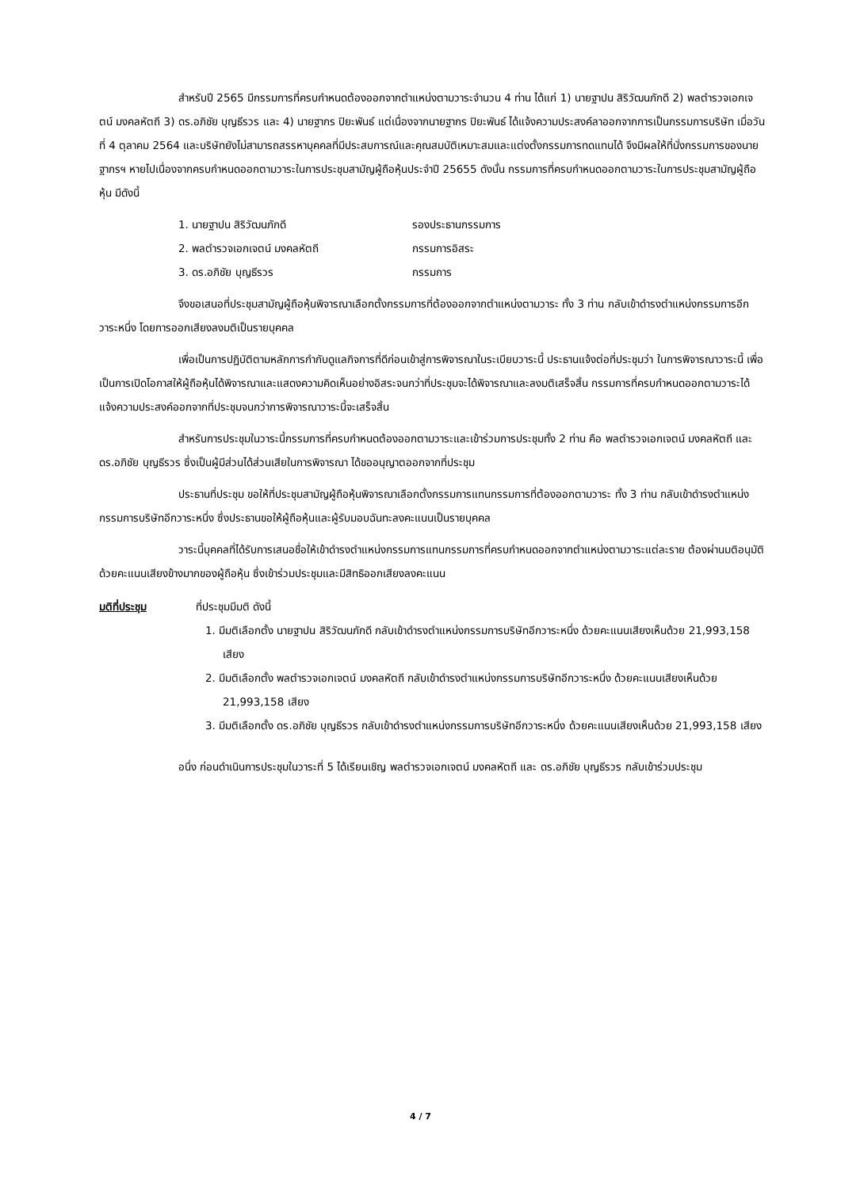สำหรับปี 2565 มีกรรมการที่ครบกำหนดต้องออกจากตำแหน่งตามวาระจำนวน 4 ท่าน ได้แก่ 1) นายฐาปน สิริวัฒนภักดี 2) พลตำรวจเอกเจตน์ มงคลหัตถี 3) ดร.อภิชัย บุญธีรวร และ 4) นายฐากร ปิยะพันธ์ แต่เนื่องจากนายฐากร ปิยะพันธ์ ได้แจ้งความประสงค์ลาออกจากการเป็นกรรมการบริษัท เมื่อวันที่ 4 ตุลาคม 2564 และบริษัทยังไม่สามารถสรรหาบุคคลที่มีประสบการณ์และคุณสมบัติเหมาะสมและแต่งตั้งกรรมการทดแทนได้ จึงมีผลให้ที่นั่งกรรมการของนายฐากรฯ หายไปเนื่องจากครบกำหนดออกตามวาระในการประชุมสามัญผู้ถือหุ้นประจำปี 25655 ดังนั้น กรรมการที่ครบกำหนดออกตามวาระในการประชุมสามัญผู้ถือหุ้น มีดังนี้
1. นายฐาปน สิริวัฒนภักดี รองประธานกรรมการ
2. พลตำรวจเอกเจตน์ มงคลหัตถี กรรมการอิสระ
3. ดร.อภิชัย บุญธีรวร กรรมการ
จึงขอเสนอที่ประชุมสามัญผู้ถือหุ้นพิจารณาเลือกตั้งกรรมการที่ต้องออกจากตำแหน่งตามวาระ ทั้ง 3 ท่าน กลับเข้าดำรงตำแหน่งกรรมการอีกวาระหนึ่ง โดยการออกเสียงลงมติเป็นรายบุคคล
เพื่อเป็นการปฏิบัติตามหลักการกำกับดูแลกิจการที่ดีก่อนเข้าสู่การพิจารณาในระเบียบวาระนี้ ประธานแจ้งต่อที่ประชุมว่า ในการพิจารณาวาระนี้ เพื่อเป็นการเปิดโอกาสให้ผู้ถือหุ้นได้พิจารณาและแสดงความคิดเห็นอย่างอิสระจนกว่าที่ประชุมจะได้พิจารณาและลงมติเสร็จสิ้น กรรมการที่ครบกำหนดออกตามวาระได้แจ้งความประสงค์ออกจากที่ประชุมจนกว่าการพิจารณาวาระนี้จะเสร็จสิ้น
สำหรับการประชุมในวาระนี้กรรมการที่ครบกำหนดต้องออกตามวาระและเข้าร่วมการประชุมทั้ง 2 ท่าน คือ พลตำรวจเอกเจตน์ มงคลหัตถี และ ดร.อภิชัย บุญธีรวร ซึ่งเป็นผู้มีส่วนได้ส่วนเสียในการพิจารณา ได้ขออนุญาตออกจากที่ประชุม
ประธานที่ประชุม ขอให้ที่ประชุมสามัญผู้ถือหุ้นพิจารณาเลือกตั้งกรรมการแทนกรรมการที่ต้องออกตามวาระ ทั้ง 3 ท่าน กลับเข้าดำรงตำแหน่งกรรมการบริษัทอีกวาระหนึ่ง ซึ่งประธานขอให้ผู้ถือหุ้นและผู้รับมอบฉันทะลงคะแนนเป็นรายบุคคล
วาระนี้บุคคลที่ได้รับการเสนอชื่อให้เข้าดำรงตำแหน่งกรรมการแทนกรรมการที่ครบกำหนดออกจากตำแหน่งตามวาระแต่ละราย ต้องผ่านมติอนุมัติด้วยคะแนนเสียงข้างมากของผู้ถือหุ้น ซึ่งเข้าร่วมประชุมและมีสิทธิออกเสียงลงคะแนน
มติที่ประชุม ที่ประชุมมีมติ ดังนี้
1. มีมติเลือกตั้ง นายฐาปน สิริวัฒนภักดี กลับเข้าดำรงตำแหน่งกรรมการบริษัทอีกวาระหนึ่ง ด้วยคะแนนเสียงเห็นด้วย 21,993,158 เสียง
2. มีมติเลือกตั้ง พลตำรวจเอกเจตน์ มงคลหัตถี กลับเข้าดำรงตำแหน่งกรรมการบริษัทอีกวาระหนึ่ง ด้วยคะแนนเสียงเห็นด้วย 21,993,158 เสียง
3. มีมติเลือกตั้ง ดร.อภิชัย บุญธีรวร กลับเข้าดำรงตำแหน่งกรรมการบริษัทอีกวาระหนึ่ง ด้วยคะแนนเสียงเห็นด้วย 21,993,158 เสียง
อนึ่ง ก่อนดำเนินการประชุมในวาระที่ 5 ได้เรียนเชิญ พลตำรวจเอกเจตน์ มงคลหัตถี และ ดร.อภิชัย บุญธีรวร กลับเข้าร่วมประชุม
4 / 7